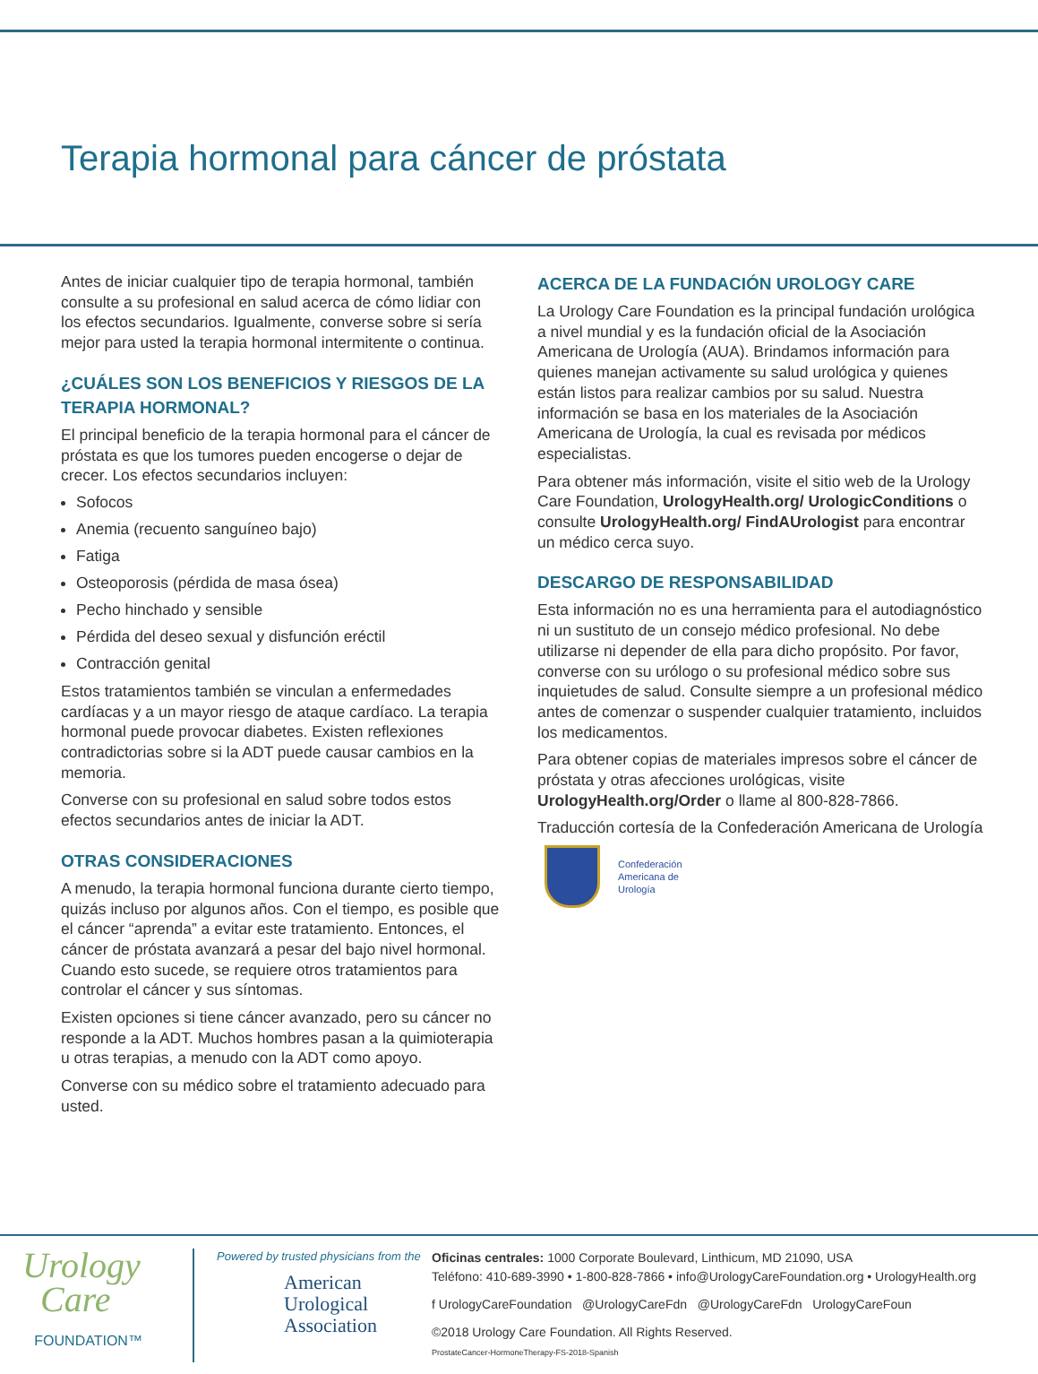Terapia hormonal para cáncer de próstata
Antes de iniciar cualquier tipo de terapia hormonal, también consulte a su profesional en salud acerca de cómo lidiar con los efectos secundarios. Igualmente, converse sobre si sería mejor para usted la terapia hormonal intermitente o continua.
¿CUÁLES SON LOS BENEFICIOS Y RIESGOS DE LA TERAPIA HORMONAL?
El principal beneficio de la terapia hormonal para el cáncer de próstata es que los tumores pueden encogerse o dejar de crecer. Los efectos secundarios incluyen:
Sofocos
Anemia (recuento sanguíneo bajo)
Fatiga
Osteoporosis (pérdida de masa ósea)
Pecho hinchado y sensible
Pérdida del deseo sexual y disfunción eréctil
Contracción genital
Estos tratamientos también se vinculan a enfermedades cardíacas y a un mayor riesgo de ataque cardíaco. La terapia hormonal puede provocar diabetes. Existen reflexiones contradictorias sobre si la ADT puede causar cambios en la memoria.
Converse con su profesional en salud sobre todos estos efectos secundarios antes de iniciar la ADT.
OTRAS CONSIDERACIONES
A menudo, la terapia hormonal funciona durante cierto tiempo, quizás incluso por algunos años. Con el tiempo, es posible que el cáncer “aprenda” a evitar este tratamiento. Entonces, el cáncer de próstata avanzará a pesar del bajo nivel hormonal. Cuando esto sucede, se requiere otros tratamientos para controlar el cáncer y sus síntomas.
Existen opciones si tiene cáncer avanzado, pero su cáncer no responde a la ADT. Muchos hombres pasan a la quimioterapia u otras terapias, a menudo con la ADT como apoyo.
Converse con su médico sobre el tratamiento adecuado para usted.
ACERCA DE LA FUNDACIÓN UROLOGY CARE
La Urology Care Foundation es la principal fundación urológica a nivel mundial y es la fundación oficial de la Asociación Americana de Urología (AUA). Brindamos información para quienes manejan activamente su salud urológica y quienes están listos para realizar cambios por su salud. Nuestra información se basa en los materiales de la Asociación Americana de Urología, la cual es revisada por médicos especialistas.
Para obtener más información, visite el sitio web de la Urology Care Foundation, UrologyHealth.org/ UrologicConditions o consulte UrologyHealth.org/ FindAUrologist para encontrar un médico cerca suyo.
DESCARGO DE RESPONSABILIDAD
Esta información no es una herramienta para el autodiagnóstico ni un sustituto de un consejo médico profesional. No debe utilizarse ni depender de ella para dicho propósito. Por favor, converse con su urólogo o su profesional médico sobre sus inquietudes de salud. Consulte siempre a un profesional médico antes de comenzar o suspender cualquier tratamiento, incluidos los medicamentos.
Para obtener copias de materiales impresos sobre el cáncer de próstata y otras afecciones urológicas, visite UrologyHealth.org/Order o llame al 800-828-7866.
Traducción cortesía de la Confederación Americana de Urología
Confederación
Americana de
Urología
Urology
Care
FOUNDATION™
Powered by trusted physicians from the
American
Urological
Association
Oficinas centrales: 1000 Corporate Boulevard, Linthicum, MD 21090, USA
Teléfono: 410-689-3990 • 1-800-828-7866 • info@UrologyCareFoundation.org • UrologyHealth.org
f UrologyCareFoundation @UrologyCareFdn @UrologyCareFdn UrologyCareFoun
©2018 Urology Care Foundation. All Rights Reserved.
ProstateCancer-HormoneTherapy-FS-2018-Spanish